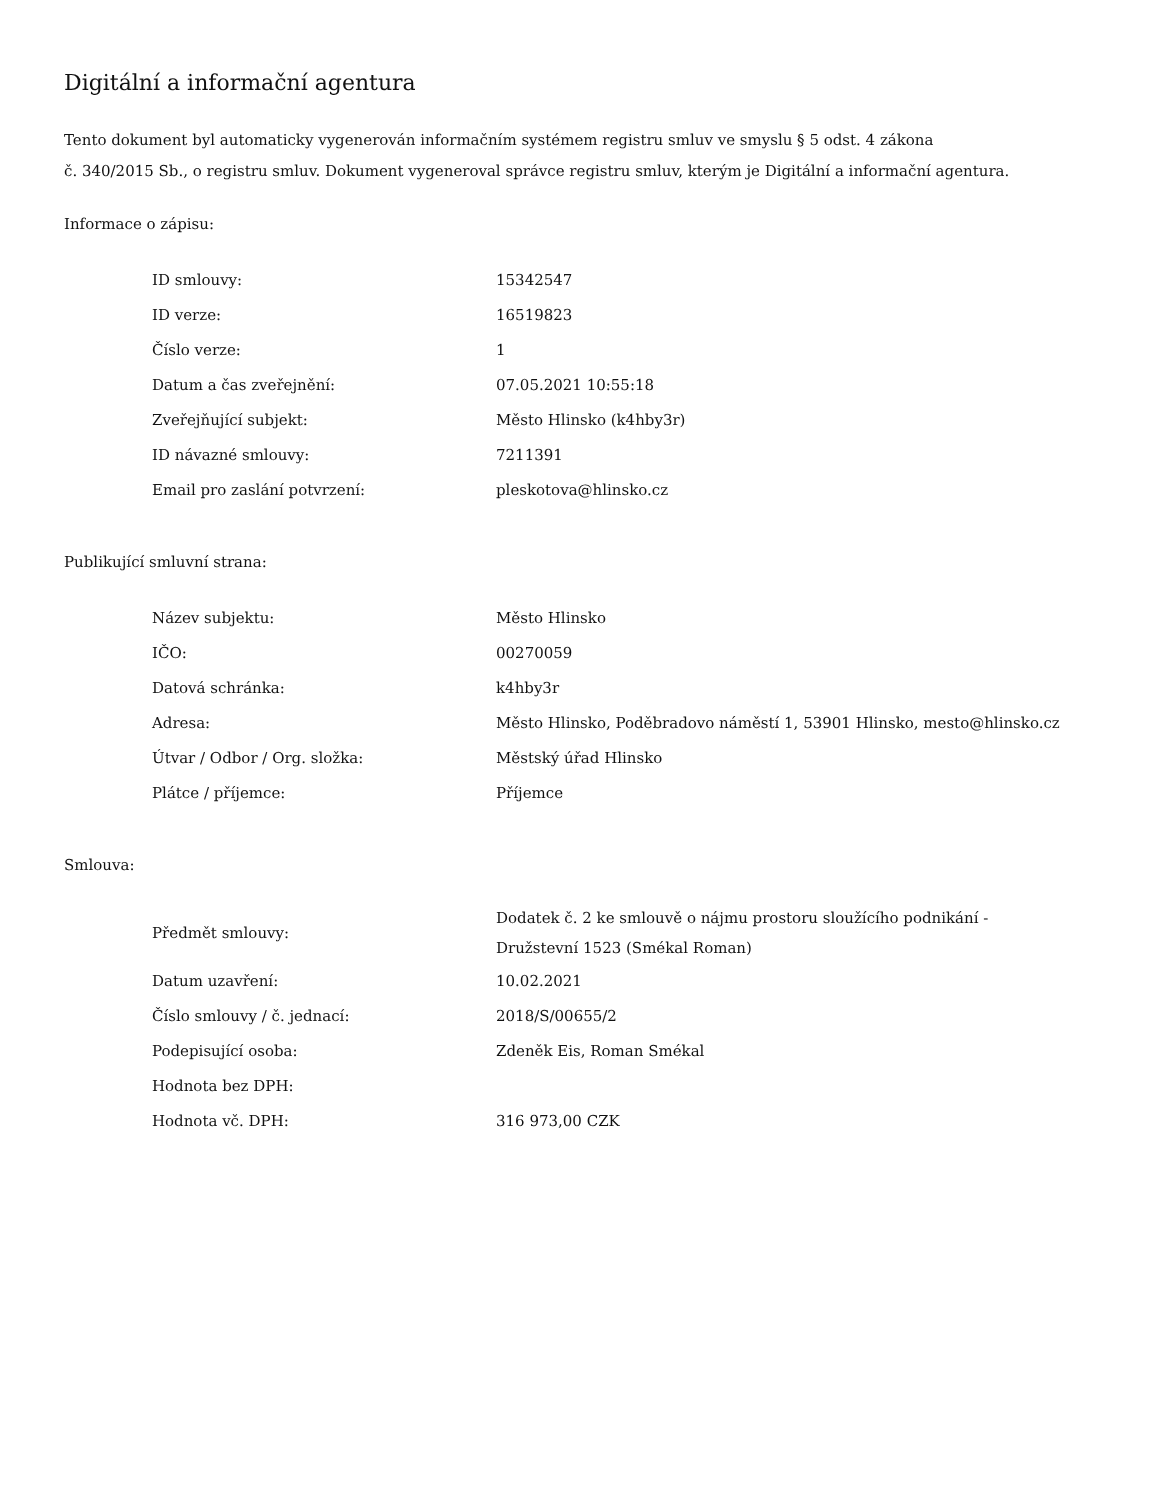Digitální a informační agentura
Tento dokument byl automaticky vygenerován informačním systémem registru smluv ve smyslu § 5 odst. 4 zákona
č. 340/2015 Sb., o registru smluv. Dokument vygeneroval správce registru smluv, kterým je Digitální a informační agentura.
Informace o zápisu:
| ID smlouvy: | 15342547 |
| ID verze: | 16519823 |
| Číslo verze: | 1 |
| Datum a čas zveřejnění: | 07.05.2021 10:55:18 |
| Zveřejňující subjekt: | Město Hlinsko (k4hby3r) |
| ID návazné smlouvy: | 7211391 |
| Email pro zaslání potvrzení: | pleskotova@hlinsko.cz |
Publikující smluvní strana:
| Název subjektu: | Město Hlinsko |
| IČO: | 00270059 |
| Datová schránka: | k4hby3r |
| Adresa: | Město Hlinsko, Poděbradovo náměstí 1, 53901 Hlinsko, mesto@hlinsko.cz |
| Útvar / Odbor / Org. složka: | Městský úřad Hlinsko |
| Plátce / příjemce: | Příjemce |
Smlouva:
| Předmět smlouvy: | Dodatek č. 2 ke smlouvě o nájmu prostoru sloužícího podnikání - Družstevní 1523 (Smékal Roman) |
| Datum uzavření: | 10.02.2021 |
| Číslo smlouvy / č. jednací: | 2018/S/00655/2 |
| Podepisující osoba: | Zdeněk Eis, Roman Smékal |
| Hodnota bez DPH: | |
| Hodnota vč. DPH: | 316 973,00 CZK |